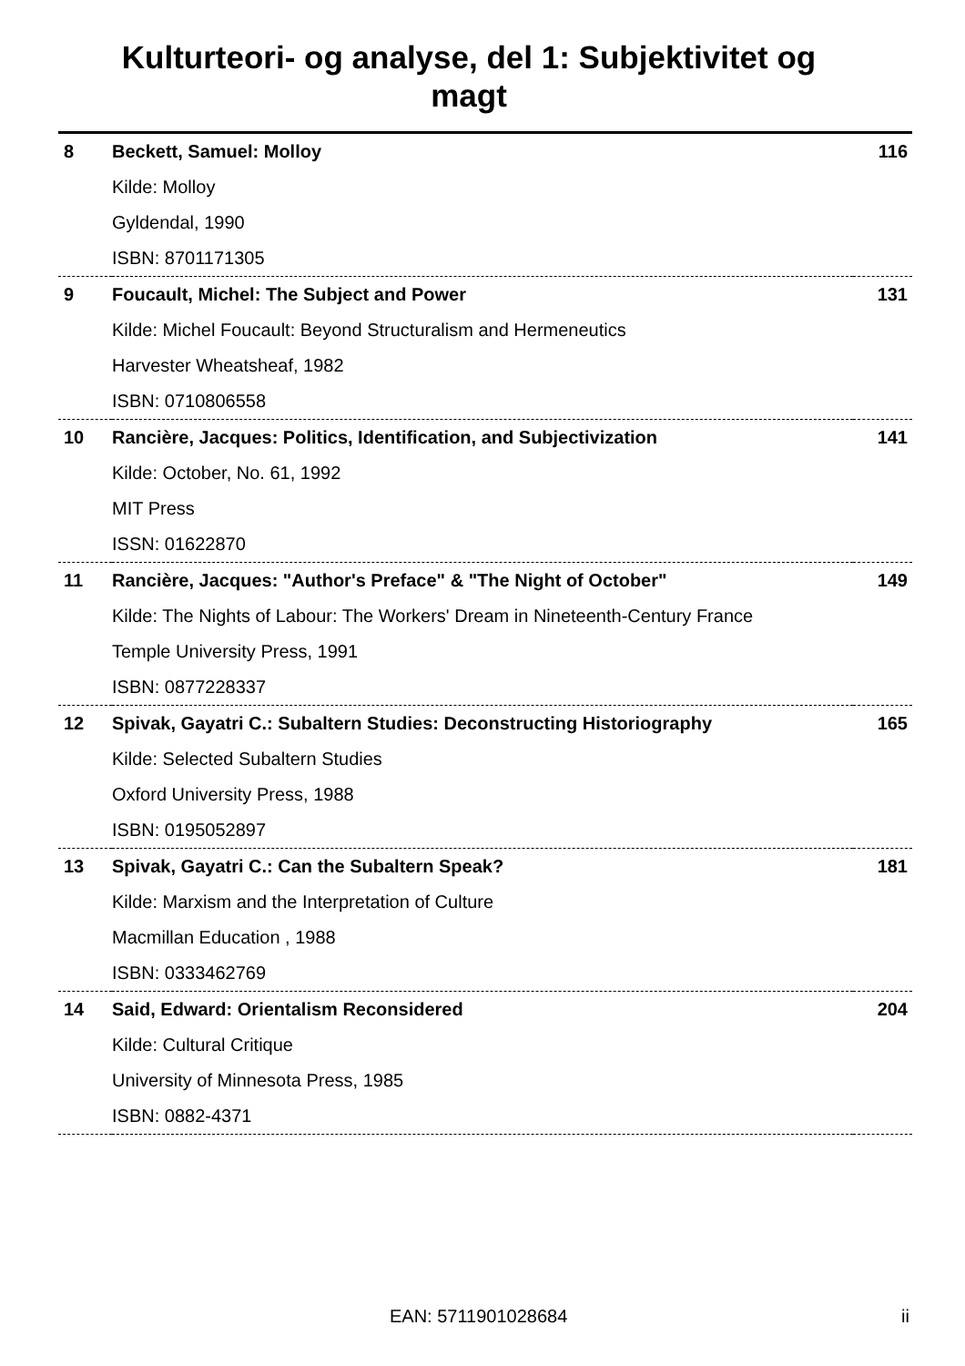Kulturteori- og analyse, del 1: Subjektivitet og magt
| 8 | Beckett, Samuel: Molloy | 116 |
| | Kilde: Molloy | |
| | Gyldendal, 1990 | |
| | ISBN: 8701171305 | |
| 9 | Foucault, Michel: The Subject and Power | 131 |
| | Kilde: Michel Foucault: Beyond Structuralism and Hermeneutics | |
| | Harvester Wheatsheaf, 1982 | |
| | ISBN: 0710806558 | |
| 10 | Rancière, Jacques: Politics, Identification, and Subjectivization | 141 |
| | Kilde: October, No. 61, 1992 | |
| | MIT Press | |
| | ISSN: 01622870 | |
| 11 | Rancière, Jacques: "Author's Preface" & "The Night of October" | 149 |
| | Kilde: The Nights of Labour: The Workers' Dream in Nineteenth-Century France | |
| | Temple University Press, 1991 | |
| | ISBN: 0877228337 | |
| 12 | Spivak, Gayatri C.: Subaltern Studies: Deconstructing Historiography | 165 |
| | Kilde: Selected Subaltern Studies | |
| | Oxford University Press, 1988 | |
| | ISBN: 0195052897 | |
| 13 | Spivak, Gayatri C.: Can the Subaltern Speak? | 181 |
| | Kilde: Marxism and the Interpretation of Culture | |
| | Macmillan Education , 1988 | |
| | ISBN: 0333462769 | |
| 14 | Said, Edward: Orientalism Reconsidered | 204 |
| | Kilde: Cultural Critique | |
| | University of Minnesota Press, 1985 | |
| | ISBN: 0882-4371 | |
EAN: 5711901028684 ii